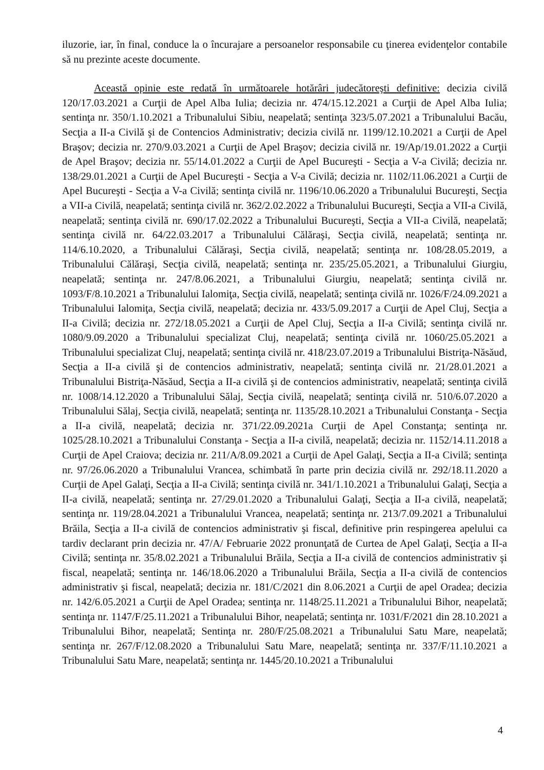iluzorie, iar, în final, conduce la o încurajare a persoanelor responsabile cu ţinerea evidenţelor contabile să nu prezinte aceste documente.
Această opinie este redată în următoarele hotărâri judecătoreşti definitive: decizia civilă 120/17.03.2021 a Curţii de Apel Alba Iulia; decizia nr. 474/15.12.2021 a Curţii de Apel Alba Iulia; sentinţa nr. 350/1.10.2021 a Tribunalului Sibiu, neapelată; sentinţa 323/5.07.2021 a Tribunalului Bacău, Secţia a II-a Civilă şi de Contencios Administrativ; decizia civilă nr. 1199/12.10.2021 a Curţii de Apel Braşov; decizia nr. 270/9.03.2021 a Curţii de Apel Braşov; decizia civilă nr. 19/Ap/19.01.2022 a Curţii de Apel Braşov; decizia nr. 55/14.01.2022 a Curţii de Apel Bucureşti - Secţia a V-a Civilă; decizia nr. 138/29.01.2021 a Curţii de Apel Bucureşti - Secţia a V-a Civilă; decizia nr. 1102/11.06.2021 a Curţii de Apel Bucureşti - Secţia a V-a Civilă; sentinţa civilă nr. 1196/10.06.2020 a Tribunalului Bucureşti, Secţia a VII-a Civilă, neapelată; sentinţa civilă nr. 362/2.02.2022 a Tribunalului Bucureşti, Secţia a VII-a Civilă, neapelată; sentinţa civilă nr. 690/17.02.2022 a Tribunalului Bucureşti, Secţia a VII-a Civilă, neapelată; sentinţa civilă nr. 64/22.03.2017 a Tribunalului Călăraşi, Secţia civilă, neapelată; sentinţa nr. 114/6.10.2020, a Tribunalului Călăraşi, Secţia civilă, neapelată; sentinţa nr. 108/28.05.2019, a Tribunalului Călăraşi, Secţia civilă, neapelată; sentinţa nr. 235/25.05.2021, a Tribunalului Giurgiu, neapelată; sentinţa nr. 247/8.06.2021, a Tribunalului Giurgiu, neapelată; sentinţa civilă nr. 1093/F/8.10.2021 a Tribunalului Ialomiţa, Secţia civilă, neapelată; sentinţa civilă nr. 1026/F/24.09.2021 a Tribunalului Ialomiţa, Secţia civilă, neapelată; decizia nr. 433/5.09.2017 a Curţii de Apel Cluj, Secţia a II-a Civilă; decizia nr. 272/18.05.2021 a Curţii de Apel Cluj, Secţia a II-a Civilă; sentinţa civilă nr. 1080/9.09.2020 a Tribunalului specializat Cluj, neapelată; sentinţa civilă nr. 1060/25.05.2021 a Tribunalului specializat Cluj, neapelată; sentinţa civilă nr. 418/23.07.2019 a Tribunalului Bistriţa-Năsăud, Secţia a II-a civilă şi de contencios administrativ, neapelată; sentinţa civilă nr. 21/28.01.2021 a Tribunalului Bistriţa-Năsăud, Secţia a II-a civilă şi de contencios administrativ, neapelată; sentinţa civilă nr. 1008/14.12.2020 a Tribunalului Sălaj, Secţia civilă, neapelată; sentinţa civilă nr. 510/6.07.2020 a Tribunalului Sălaj, Secţia civilă, neapelată; sentinţa nr. 1135/28.10.2021 a Tribunalului Constanţa - Secţia a II-a civilă, neapelată; decizia nr. 371/22.09.2021a Curţii de Apel Constanţa; sentinţa nr. 1025/28.10.2021 a Tribunalului Constanţa - Secţia a II-a civilă, neapelată; decizia nr. 1152/14.11.2018 a Curţii de Apel Craiova; decizia nr. 211/A/8.09.2021 a Curţii de Apel Galaţi, Secţia a II-a Civilă; sentinţa nr. 97/26.06.2020 a Tribunalului Vrancea, schimbată în parte prin decizia civilă nr. 292/18.11.2020 a Curţii de Apel Galaţi, Secţia a II-a Civilă; sentinţa civilă nr. 341/1.10.2021 a Tribunalului Galaţi, Secţia a II-a civilă, neapelată; sentinţa nr. 27/29.01.2020 a Tribunalului Galaţi, Secţia a II-a civilă, neapelată; sentinţa nr. 119/28.04.2021 a Tribunalului Vrancea, neapelată; sentinţa nr. 213/7.09.2021 a Tribunalului Brăila, Secţia a II-a civilă de contencios administrativ şi fiscal, definitive prin respingerea apelului ca tardiv declarant prin decizia nr. 47/A/ Februarie 2022 pronunţată de Curtea de Apel Galaţi, Secţia a II-a Civilă; sentinţa nr. 35/8.02.2021 a Tribunalului Brăila, Secţia a II-a civilă de contencios administrativ şi fiscal, neapelată; sentinţa nr. 146/18.06.2020 a Tribunalului Brăila, Secţia a II-a civilă de contencios administrativ şi fiscal, neapelată; decizia nr. 181/C/2021 din 8.06.2021 a Curţii de apel Oradea; decizia nr. 142/6.05.2021 a Curţii de Apel Oradea; sentinţa nr. 1148/25.11.2021 a Tribunalului Bihor, neapelată; sentinţa nr. 1147/F/25.11.2021 a Tribunalului Bihor, neapelată; sentinţa nr. 1031/F/2021 din 28.10.2021 a Tribunalului Bihor, neapelată; Sentinţa nr. 280/F/25.08.2021 a Tribunalului Satu Mare, neapelată; sentinţa nr. 267/F/12.08.2020 a Tribunalului Satu Mare, neapelată; sentinţa nr. 337/F/11.10.2021 a Tribunalului Satu Mare, neapelată; sentinţa nr. 1445/20.10.2021 a Tribunalului
4